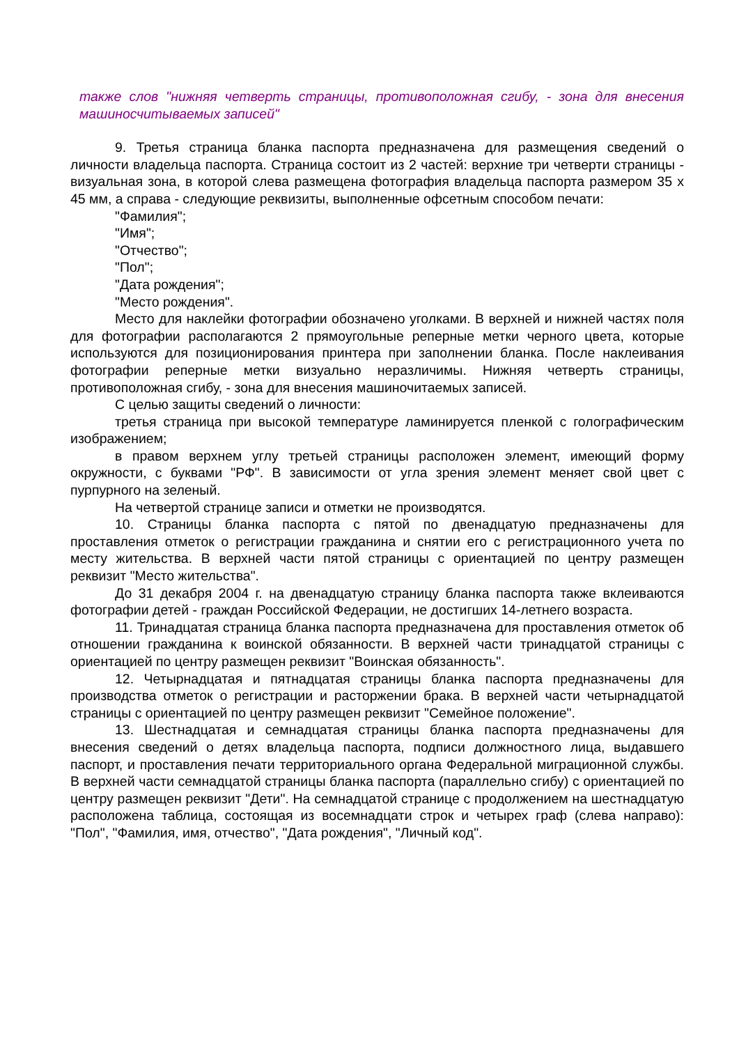также слов "нижняя четверть страницы, противоположная сгибу, - зона для внесения машиносчитываемых записей"
9. Третья страница бланка паспорта предназначена для размещения сведений о личности владельца паспорта. Страница состоит из 2 частей: верхние три четверти страницы - визуальная зона, в которой слева размещена фотография владельца паспорта размером 35 x 45 мм, а справа - следующие реквизиты, выполненные офсетным способом печати:
"Фамилия";
"Имя";
"Отчество";
"Пол";
"Дата рождения";
"Место рождения".
Место для наклейки фотографии обозначено уголками. В верхней и нижней частях поля для фотографии располагаются 2 прямоугольные реперные метки черного цвета, которые используются для позиционирования принтера при заполнении бланка. После наклеивания фотографии реперные метки визуально неразличимы. Нижняя четверть страницы, противоположная сгибу, - зона для внесения машиночитаемых записей.
С целью защиты сведений о личности:
третья страница при высокой температуре ламинируется пленкой с голографическим изображением;
в правом верхнем углу третьей страницы расположен элемент, имеющий форму окружности, с буквами "РФ". В зависимости от угла зрения элемент меняет свой цвет с пурпурного на зеленый.
На четвертой странице записи и отметки не производятся.
10. Страницы бланка паспорта с пятой по двенадцатую предназначены для проставления отметок о регистрации гражданина и снятии его с регистрационного учета по месту жительства. В верхней части пятой страницы с ориентацией по центру размещен реквизит "Место жительства".
До 31 декабря 2004 г. на двенадцатую страницу бланка паспорта также вклеиваются фотографии детей - граждан Российской Федерации, не достигших 14-летнего возраста.
11. Тринадцатая страница бланка паспорта предназначена для проставления отметок об отношении гражданина к воинской обязанности. В верхней части тринадцатой страницы с ориентацией по центру размещен реквизит "Воинская обязанность".
12. Четырнадцатая и пятнадцатая страницы бланка паспорта предназначены для производства отметок о регистрации и расторжении брака. В верхней части четырнадцатой страницы с ориентацией по центру размещен реквизит "Семейное положение".
13. Шестнадцатая и семнадцатая страницы бланка паспорта предназначены для внесения сведений о детях владельца паспорта, подписи должностного лица, выдавшего паспорт, и проставления печати территориального органа Федеральной миграционной службы. В верхней части семнадцатой страницы бланка паспорта (параллельно сгибу) с ориентацией по центру размещен реквизит "Дети". На семнадцатой странице с продолжением на шестнадцатую расположена таблица, состоящая из восемнадцати строк и четырех граф (слева направо): "Пол", "Фамилия, имя, отчество", "Дата рождения", "Личный код".